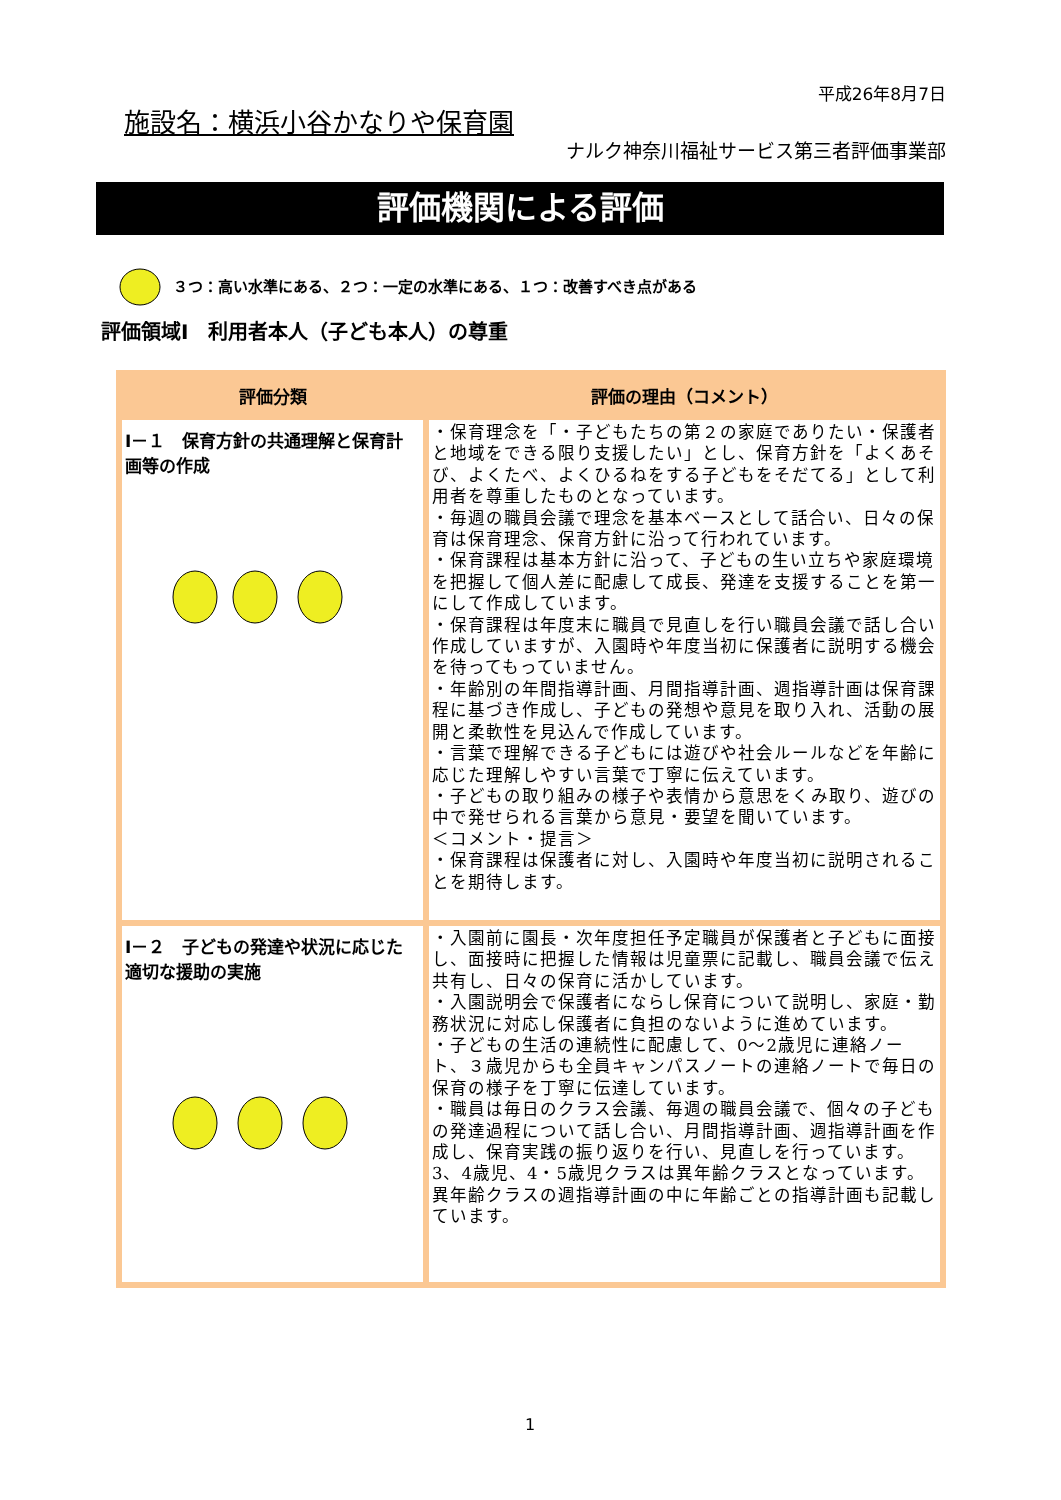平成26年8月7日
施設名：横浜小谷かなりや保育園
ナルク神奈川福祉サービス第三者評価事業部
評価機関による評価
３つ：高い水準にある、２つ：一定の水準にある、１つ：改善すべき点がある
評価領域Ⅰ　利用者本人（子ども本人）の尊重
| 評価分類 | 評価の理由（コメント） |
| --- | --- |
| Ⅰ－１ 保育方針の共通理解と保育計画等の作成 | ・保育理念を「・子どもたちの第２の家庭でありたい・保護者と地域をできる限り支援したい」とし、保育方針を「よくあそび、よくたべ、よくひるねをする子どもをそだてる」として利用者を尊重したものとなっています。 ・毎週の職員会議で理念を基本ベースとして話合い、日々の保育は保育理念、保育方針に沿って行われています。 ・保育課程は基本方針に沿って、子どもの生い立ちや家庭環境を把握して個人差に配慮して成長、発達を支援することを第一にして作成しています。 ・保育課程は年度末に職員で見直しを行い職員会議で話し合い作成していますが、入園時や年度当初に保護者に説明する機会を待ってもっていません。 ・年齢別の年間指導計画、月間指導計画、週指導計画は保育課程に基づき作成し、子どもの発想や意見を取り入れ、活動の展開と柔軟性を見込んで作成しています。 ・言葉で理解できる子どもには遊びや社会ルールなどを年齢に応じた理解しやすい言葉で丁寧に伝えています。 ・子どもの取り組みの様子や表情から意思をくみ取り、遊びの中で発せられる言葉から意見・要望を聞いています。 ＜コメント・提言＞ ・保育課程は保護者に対し、入園時や年度当初に説明されることを期待します。 |
| Ⅰ－２ 子どもの発達や状況に応じた適切な援助の実施 | ・入園前に園長・次年度担任予定職員が保護者と子どもに面接し、面接時に把握した情報は児童票に記載し、職員会議で伝え共有し、日々の保育に活かしています。 ・入園説明会で保護者にならし保育について説明し、家庭・勤務状況に対応し保護者に負担のないように進めています。 ・子どもの生活の連続性に配慮して、0～2歳児に連絡ノート、３歳児からも全員キャンパスノートの連絡ノートで毎日の保育の様子を丁寧に伝達しています。 ・職員は毎日のクラス会議、毎週の職員会議で、個々の子どもの発達過程について話し合い、月間指導計画、週指導計画を作成し、保育実践の振り返りを行い、見直しを行っています。3、4歳児、4・5歳児クラスは異年齢クラスとなっています。異年齢クラスの週指導計画の中に年齢ごとの指導計画も記載しています。 |
1